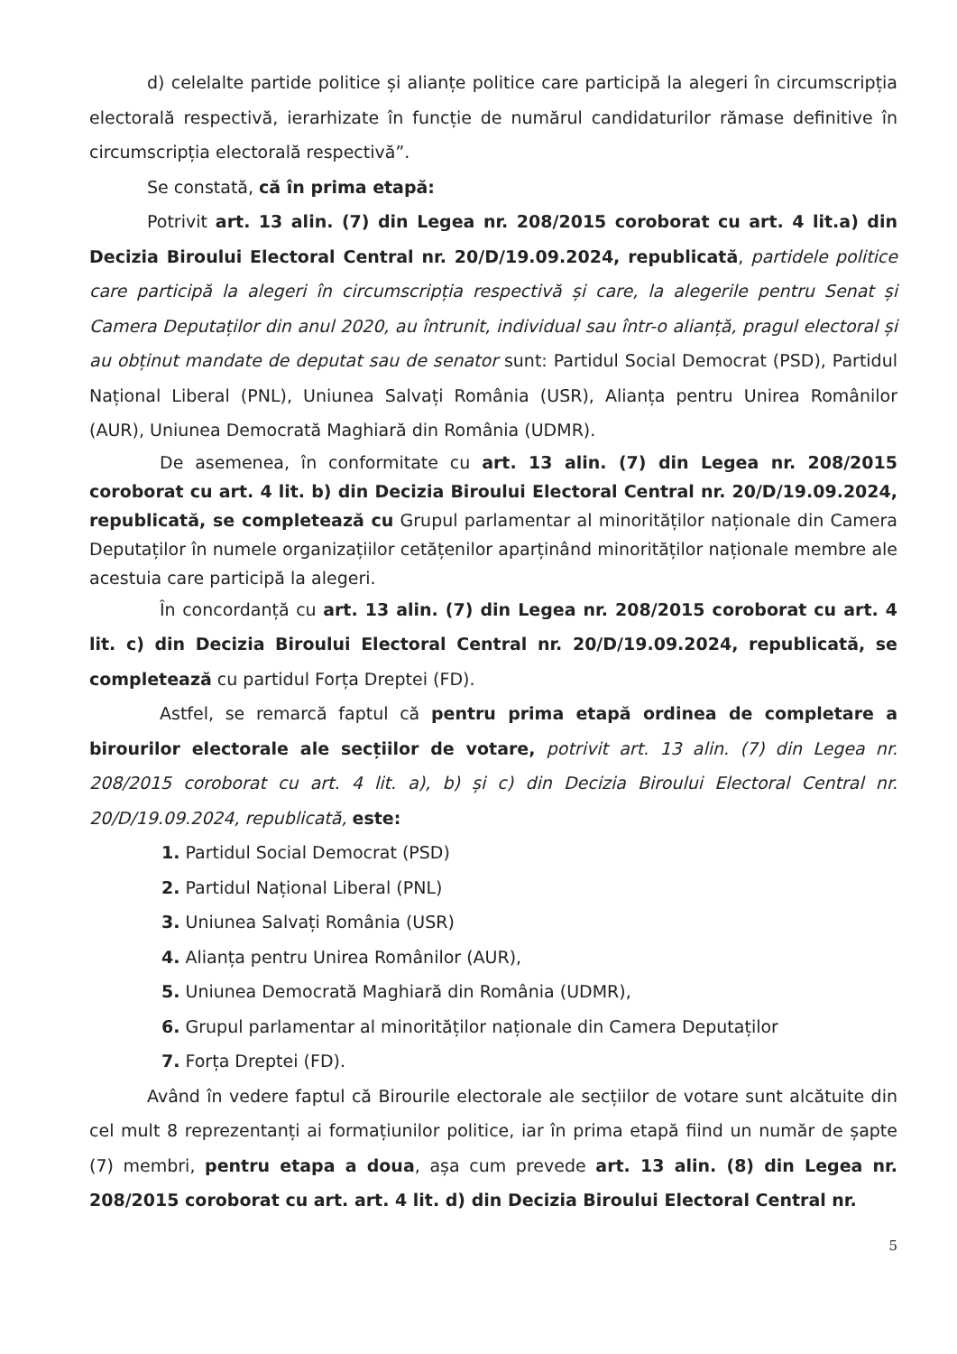d) celelalte partide politice și alianțe politice care participă la alegeri în circumscripția electorală respectivă, ierarhizate în funcție de numărul candidaturilor rămase definitive în circumscripția electorală respectivă”.
Se constată, că în prima etapă:
Potrivit art. 13 alin. (7) din Legea nr. 208/2015 coroborat cu art. 4 lit.a) din Decizia Biroului Electoral Central nr. 20/D/19.09.2024, republicată, partidele politice care participă la alegeri în circumscripția respectivă și care, la alegerile pentru Senat și Camera Deputaților din anul 2020, au întrunit, individual sau într-o alianță, pragul electoral și au obținut mandate de deputat sau de senator sunt: Partidul Social Democrat (PSD), Partidul Național Liberal (PNL), Uniunea Salvați România (USR), Alianța pentru Unirea Românilor (AUR), Uniunea Democrată Maghiară din România (UDMR).
De asemenea, în conformitate cu art. 13 alin. (7) din Legea nr. 208/2015 coroborat cu art. 4 lit. b) din Decizia Biroului Electoral Central nr. 20/D/19.09.2024, republicată, se completează cu Grupul parlamentar al minorităților naționale din Camera Deputaților în numele organizațiilor cetățenilor aparținând minorităților naționale membre ale acestuia care participă la alegeri.
În concordanță cu art. 13 alin. (7) din Legea nr. 208/2015 coroborat cu art. 4 lit. c) din Decizia Biroului Electoral Central nr. 20/D/19.09.2024, republicată, se completează cu partidul Forța Dreptei (FD).
Astfel, se remarcă faptul că pentru prima etapă ordinea de completare a birourilor electorale ale secțiilor de votare, potrivit art. 13 alin. (7) din Legea nr. 208/2015 coroborat cu art. 4 lit. a), b) și c) din Decizia Biroului Electoral Central nr. 20/D/19.09.2024, republicată, este:
1. Partidul Social Democrat (PSD)
2. Partidul Național Liberal (PNL)
3. Uniunea Salvați România (USR)
4. Alianța pentru Unirea Românilor (AUR),
5. Uniunea Democrată Maghiară din România (UDMR),
6. Grupul parlamentar al minorităților naționale din Camera Deputaților
7. Forța Dreptei (FD).
Având în vedere faptul că Birourile electorale ale secțiilor de votare sunt alcătuite din cel mult 8 reprezentanți ai formațiunilor politice, iar în prima etapă fiind un număr de șapte (7) membri, pentru etapa a doua, așa cum prevede art. 13 alin. (8) din Legea nr. 208/2015 coroborat cu art. art. 4 lit. d) din Decizia Biroului Electoral Central nr.
5